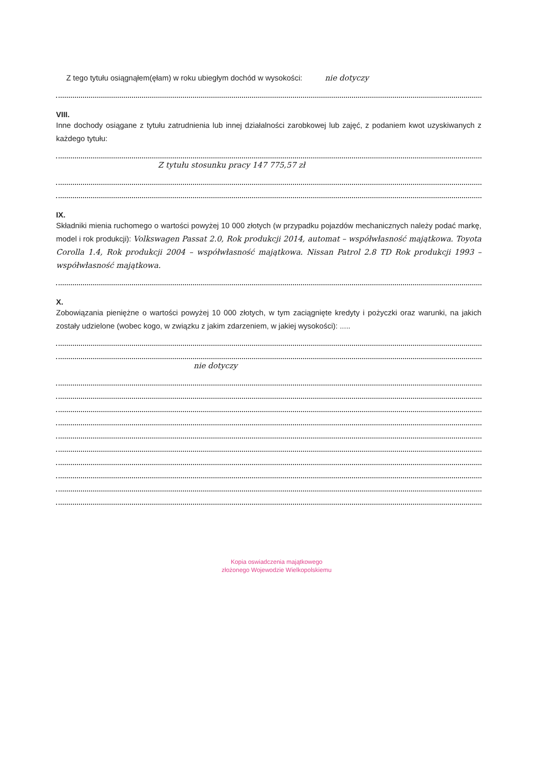Z tego tytułu osiągnąłem(ęłam) w roku ubiegłym dochód w wysokości: nie dotyczy
VIII.
Inne dochody osiągane z tytułu zatrudnienia lub innej działalności zarobkowej lub zajęć, z podaniem kwot uzyskiwanych z każdego tytułu:
Z tytułu stosunku pracy 147 775,57 zł
IX.
Składniki mienia ruchomego o wartości powyżej 10 000 złotych (w przypadku pojazdów mechanicznych należy podać markę, model i rok produkcji): Volkswagen Passat 2.0, Rok produkcji 2014, automat – współwłasność majątkowa. Toyota Corolla 1.4, Rok produkcji 2004 – współwłasność majątkowa. Nissan Patrol 2.8 TD Rok produkcji 1993 – współwłasność majątkowa.
X.
Zobowiązania pieniężne o wartości powyżej 10 000 złotych, w tym zaciągnięte kredyty i pożyczki oraz warunki, na jakich zostały udzielone (wobec kogo, w związku z jakim zdarzeniem, w jakiej wysokości): .....
nie dotyczy
Kopia oswiadczenia majątkowego
złożonego Wojewodzie Wielkopolskiemu